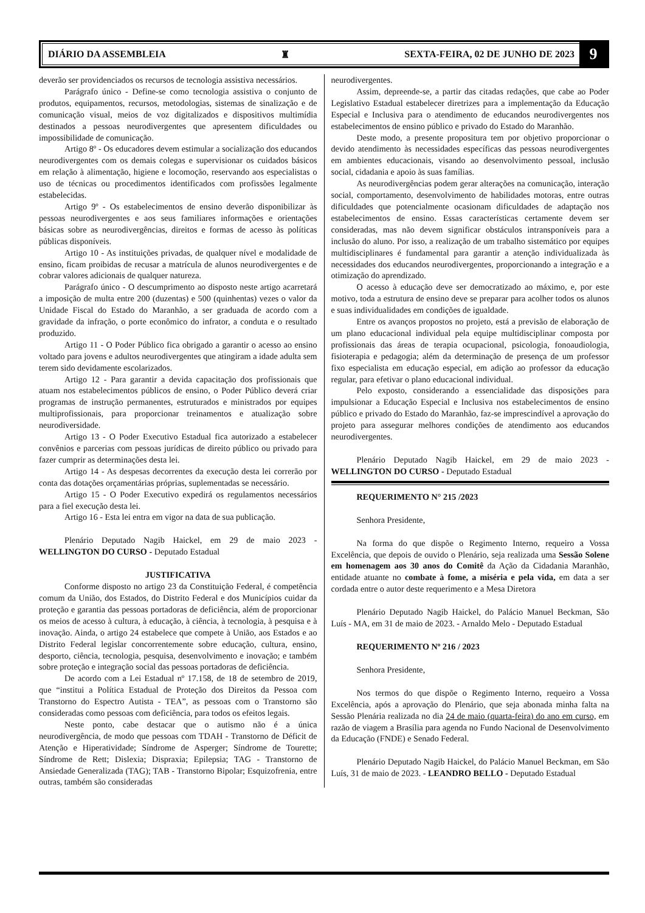DIÁRIO DA ASSEMBLEIA ♜ SEXTA-FEIRA, 02 DE JUNHO DE 2023 9
deverão ser providenciados os recursos de tecnologia assistiva necessários.
Parágrafo único - Define-se como tecnologia assistiva o conjunto de produtos, equipamentos, recursos, metodologias, sistemas de sinalização e de comunicação visual, meios de voz digitalizados e dispositivos multimídia destinados a pessoas neurodivergentes que apresentem dificuldades ou impossibilidade de comunicação.
Artigo 8º - Os educadores devem estimular a socialização dos educandos neurodivergentes com os demais colegas e supervisionar os cuidados básicos em relação à alimentação, higiene e locomoção, reservando aos especialistas o uso de técnicas ou procedimentos identificados com profissões legalmente estabelecidas.
Artigo 9º - Os estabelecimentos de ensino deverão disponibilizar às pessoas neurodivergentes e aos seus familiares informações e orientações básicas sobre as neurodivergências, direitos e formas de acesso às políticas públicas disponíveis.
Artigo 10 - As instituições privadas, de qualquer nível e modalidade de ensino, ficam proibidas de recusar a matrícula de alunos neurodivergentes e de cobrar valores adicionais de qualquer natureza.
Parágrafo único - O descumprimento ao disposto neste artigo acarretará a imposição de multa entre 200 (duzentas) e 500 (quinhentas) vezes o valor da Unidade Fiscal do Estado do Maranhão, a ser graduada de acordo com a gravidade da infração, o porte econômico do infrator, a conduta e o resultado produzido.
Artigo 11 - O Poder Público fica obrigado a garantir o acesso ao ensino voltado para jovens e adultos neurodivergentes que atingiram a idade adulta sem terem sido devidamente escolarizados.
Artigo 12 - Para garantir a devida capacitação dos profissionais que atuam nos estabelecimentos públicos de ensino, o Poder Público deverá criar programas de instrução permanentes, estruturados e ministrados por equipes multiprofissionais, para proporcionar treinamentos e atualização sobre neurodiversidade.
Artigo 13 - O Poder Executivo Estadual fica autorizado a estabelecer convênios e parcerias com pessoas jurídicas de direito público ou privado para fazer cumprir as determinações desta lei.
Artigo 14 - As despesas decorrentes da execução desta lei correrão por conta das dotações orçamentárias próprias, suplementadas se necessário.
Artigo 15 - O Poder Executivo expedirá os regulamentos necessários para a fiel execução desta lei.
Artigo 16 - Esta lei entra em vigor na data de sua publicação.
Plenário Deputado Nagib Haickel, em 29 de maio 2023 - WELLINGTON DO CURSO - Deputado Estadual
JUSTIFICATIVA
Conforme disposto no artigo 23 da Constituição Federal, é competência comum da União, dos Estados, do Distrito Federal e dos Municípios cuidar da proteção e garantia das pessoas portadoras de deficiência, além de proporcionar os meios de acesso à cultura, à educação, à ciência, à tecnologia, à pesquisa e à inovação. Ainda, o artigo 24 estabelece que compete à União, aos Estados e ao Distrito Federal legislar concorrentemente sobre educação, cultura, ensino, desporto, ciência, tecnologia, pesquisa, desenvolvimento e inovação; e também sobre proteção e integração social das pessoas portadoras de deficiência.
De acordo com a Lei Estadual nº 17.158, de 18 de setembro de 2019, que “institui a Política Estadual de Proteção dos Direitos da Pessoa com Transtorno do Espectro Autista - TEA”, as pessoas com o Transtorno são consideradas como pessoas com deficiência, para todos os efeitos legais.
Neste ponto, cabe destacar que o autismo não é a única neurodivergência, de modo que pessoas com TDAH - Transtorno de Déficit de Atenção e Hiperatividade; Síndrome de Asperger; Síndrome de Tourette; Síndrome de Rett; Dislexia; Dispraxia; Epilepsia; TAG - Transtorno de Ansiedade Generalizada (TAG); TAB - Transtorno Bipolar; Esquizofrenia, entre outras, também são consideradas
neurodivergentes.
Assim, depreende-se, a partir das citadas redações, que cabe ao Poder Legislativo Estadual estabelecer diretrizes para a implementação da Educação Especial e Inclusiva para o atendimento de educandos neurodivergentes nos estabelecimentos de ensino público e privado do Estado do Maranhão.
Deste modo, a presente propositura tem por objetivo proporcionar o devido atendimento às necessidades específicas das pessoas neurodivergentes em ambientes educacionais, visando ao desenvolvimento pessoal, inclusão social, cidadania e apoio às suas famílias.
As neurodivergências podem gerar alterações na comunicação, interação social, comportamento, desenvolvimento de habilidades motoras, entre outras dificuldades que potencialmente ocasionam dificuldades de adaptação nos estabelecimentos de ensino. Essas características certamente devem ser consideradas, mas não devem significar obstáculos intransponíveis para a inclusão do aluno. Por isso, a realização de um trabalho sistemático por equipes multidisciplinares é fundamental para garantir a atenção individualizada às necessidades dos educandos neurodivergentes, proporcionando a integração e a otimização do aprendizado.
O acesso à educação deve ser democratizado ao máximo, e, por este motivo, toda a estrutura de ensino deve se preparar para acolher todos os alunos e suas individualidades em condições de igualdade.
Entre os avanços propostos no projeto, está a previsão de elaboração de um plano educacional individual pela equipe multidisciplinar composta por profissionais das áreas de terapia ocupacional, psicologia, fonoaudiologia, fisioterapia e pedagogia; além da determinação de presença de um professor fixo especialista em educação especial, em adição ao professor da educação regular, para efetivar o plano educacional individual.
Pelo exposto, considerando a essencialidade das disposições para impulsionar a Educação Especial e Inclusiva nos estabelecimentos de ensino público e privado do Estado do Maranhão, faz-se imprescindível a aprovação do projeto para assegurar melhores condições de atendimento aos educandos neurodivergentes.
Plenário Deputado Nagib Haickel, em 29 de maio 2023 - WELLINGTON DO CURSO - Deputado Estadual
REQUERIMENTO N° 215 /2023
Senhora Presidente,
Na forma do que dispõe o Regimento Interno, requeiro a Vossa Excelência, que depois de ouvido o Plenário, seja realizada uma Sessão Solene em homenagem aos 30 anos do Comitê da Ação da Cidadania Maranhão, entidade atuante no combate à fome, a miséria e pela vida, em data a ser cordada entre o autor deste requerimento e a Mesa Diretora
Plenário Deputado Nagib Haickel, do Palácio Manuel Beckman, São Luís - MA, em 31 de maio de 2023. - Arnaldo Melo - Deputado Estadual
REQUERIMENTO Nº 216 / 2023
Senhora Presidente,
Nos termos do que dispõe o Regimento Interno, requeiro a Vossa Excelência, após a aprovação do Plenário, que seja abonada minha falta na Sessão Plenária realizada no dia 24 de maio (quarta-feira) do ano em curso, em razão de viagem a Brasília para agenda no Fundo Nacional de Desenvolvimento da Educação (FNDE) e Senado Federal.
Plenário Deputado Nagib Haickel, do Palácio Manuel Beckman, em São Luís, 31 de maio de 2023. - LEANDRO BELLO - Deputado Estadual